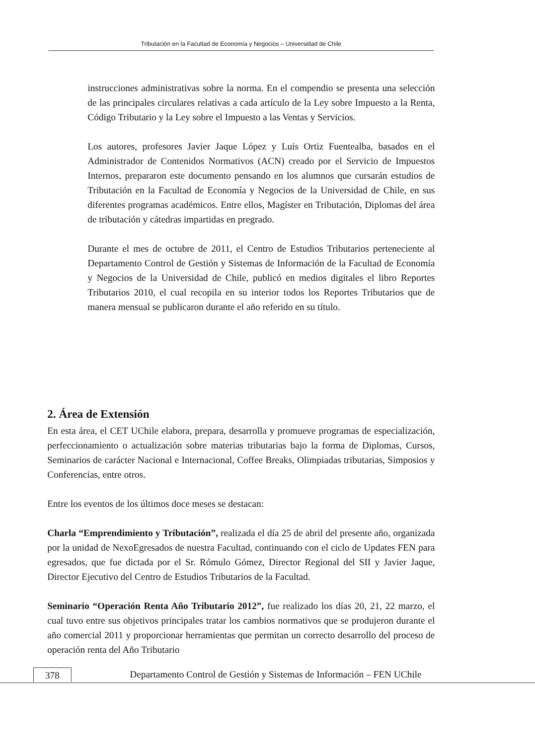Tributación en la Facultad de Economía y Negocios – Universidad de Chile
instrucciones administrativas sobre la norma. En el compendio se presenta una selección de las principales circulares relativas a cada artículo de la Ley sobre Impuesto a la Renta, Código Tributario y la Ley sobre el Impuesto a las Ventas y Servicios.
Los autores, profesores Javier Jaque López y Luis Ortiz Fuentealba, basados en el Administrador de Contenidos Normativos (ACN) creado por el Servicio de Impuestos Internos, prepararon este documento pensando en los alumnos que cursarán estudios de Tributación en la Facultad de Economía y Negocios de la Universidad de Chile, en sus diferentes programas académicos. Entre ellos, Magíster en Tributación, Diplomas del área de tributación y cátedras impartidas en pregrado.
Durante el mes de octubre de 2011, el Centro de Estudios Tributarios perteneciente al Departamento Control de Gestión y Sistemas de Información de la Facultad de Economía y Negocios de la Universidad de Chile, publicó en medios digitales el libro Reportes Tributarios 2010, el cual recopila en su interior todos los Reportes Tributarios que de manera mensual se publicaron durante el año referido en su título.
2. Área de Extensión
En esta área, el CET UChile elabora, prepara, desarrolla y promueve programas de especialización, perfeccionamiento o actualización sobre materias tributarias bajo la forma de Diplomas, Cursos, Seminarios de carácter Nacional e Internacional, Coffee Breaks, Olimpiadas tributarias, Simposios y Conferencias, entre otros.
Entre los eventos de los últimos doce meses se destacan:
Charla “Emprendimiento y Tributación”, realizada el día 25 de abril del presente año, organizada por la unidad de NexoEgresados de nuestra Facultad, continuando con el ciclo de Updates FEN para egresados, que fue dictada por el Sr. Rómulo Gómez, Director Regional del SII y Javier Jaque, Director Ejecutivo del Centro de Estudios Tributarios de la Facultad.
Seminario “Operación Renta Año Tributario 2012”, fue realizado los días 20, 21, 22 marzo, el cual tuvo entre sus objetivos principales tratar los cambios normativos que se produjeron durante el año comercial 2011 y proporcionar herramientas que permitan un correcto desarrollo del proceso de operación renta del Año Tributario
378 Departamento Control de Gestión y Sistemas de Información – FEN UChile